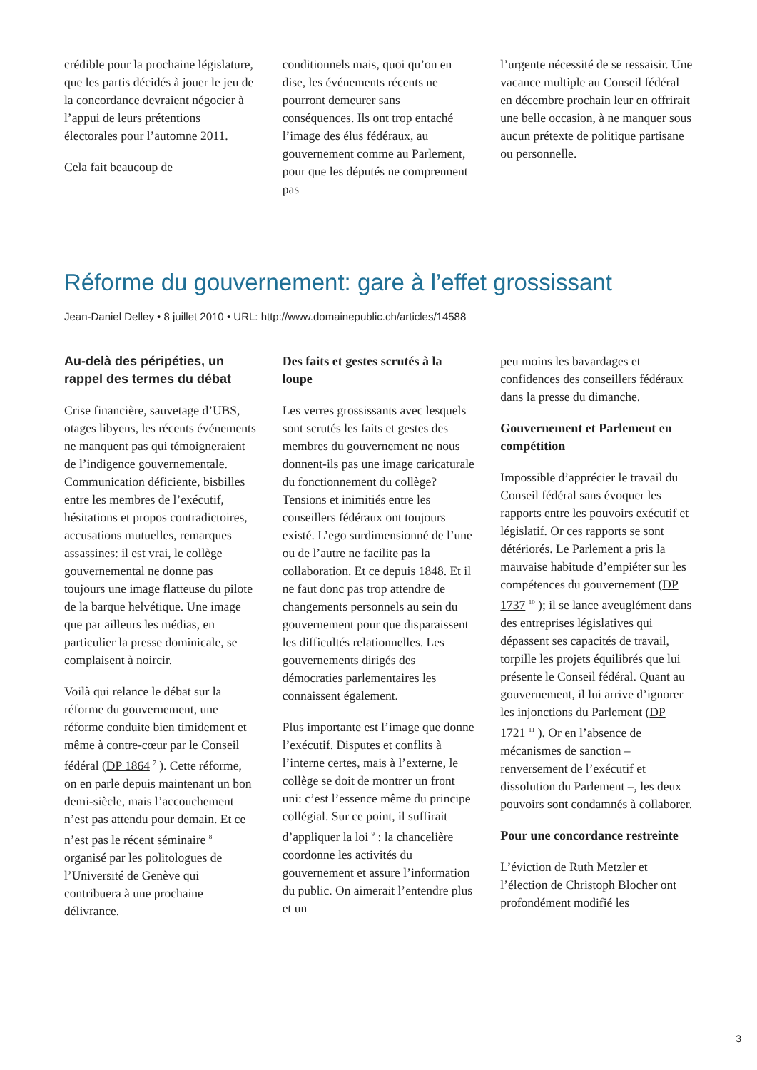crédible pour la prochaine législature, que les partis décidés à jouer le jeu de la concordance devraient négocier à l’appui de leurs prétentions électorales pour l’automne 2011.
Cela fait beaucoup de
conditionnels mais, quoi qu’on en dise, les événements récents ne pourront demeurer sans conséquences. Ils ont trop entaché l’image des élus fédéraux, au gouvernement comme au Parlement, pour que les députés ne comprennent pas
l’urgente nécessité de se ressaisir. Une vacance multiple au Conseil fédéral en décembre prochain leur en offrirait une belle occasion, à ne manquer sous aucun prétexte de politique partisane ou personnelle.
Réforme du gouvernement: gare à l’effet grossissant
Jean-Daniel Delley • 8 juillet 2010 • URL: http://www.domainepublic.ch/articles/14588
Au-delà des péripéties, un rappel des termes du débat
Crise financière, sauvetage d’UBS, otages libyens, les récents événements ne manquent pas qui témoigneraient de l’indigence gouvernementale. Communication déficiente, bisbilles entre les membres de l’exécutif, hésitations et propos contradictoires, accusations mutuelles, remarques assassines: il est vrai, le collège gouvernemental ne donne pas toujours une image flatteuse du pilote de la barque helvétique. Une image que par ailleurs les médias, en particulier la presse dominicale, se complaisent à noircir.
Voilà qui relance le débat sur la réforme du gouvernement, une réforme conduite bien timidement et même à contre-cœur par le Conseil fédéral (DP 1864 <sup>7</sup> ). Cette réforme, on en parle depuis maintenant un bon demi-siècle, mais l’accouchement n’est pas attendu pour demain. Et ce n’est pas le récent séminaire <sup>8</sup> organisé par les politologues de l’Université de Genève qui contribuera à une prochaine délivrance.
Des faits et gestes scrutés à la loupe
Les verres grossissants avec lesquels sont scrutés les faits et gestes des membres du gouvernement ne nous donnent-ils pas une image caricaturale du fonctionnement du collège? Tensions et inimitiés entre les conseillers fédéraux ont toujours existé. L’ego surdimensionné de l’une ou de l’autre ne facilite pas la collaboration. Et ce depuis 1848. Et il ne faut donc pas trop attendre de changements personnels au sein du gouvernement pour que disparaissent les difficultés relationnelles. Les gouvernements dirigés des démocraties parlementaires les connaissent également.
Plus importante est l’image que donne l’exécutif. Disputes et conflits à l’interne certes, mais à l’externe, le collège se doit de montrer un front uni: c’est l’essence même du principe collégial. Sur ce point, il suffirait d’appliquer la loi <sup>9</sup> : la chancelière coordonne les activités du gouvernement et assure l’information du public. On aimerait l’entendre plus et un
peu moins les bavardages et confidences des conseillers fédéraux dans la presse du dimanche.
Gouvernement et Parlement en compétition
Impossible d’apprécier le travail du Conseil fédéral sans évoquer les rapports entre les pouvoirs exécutif et législatif. Or ces rapports se sont détériorés. Le Parlement a pris la mauvaise habitude d’empiéter sur les compétences du gouvernement (DP 1737 <sup>10</sup> ); il se lance aveuglément dans des entreprises législatives qui dépassent ses capacités de travail, torpille les projets équilibrés que lui présente le Conseil fédéral. Quant au gouvernement, il lui arrive d’ignorer les injonctions du Parlement (DP 1721 <sup>11</sup> ). Or en l’absence de mécanismes de sanction – renversement de l’exécutif et dissolution du Parlement –, les deux pouvoirs sont condamnés à collaborer.
Pour une concordance restreinte
L’éviction de Ruth Metzler et l’élection de Christoph Blocher ont profondément modifié les
3